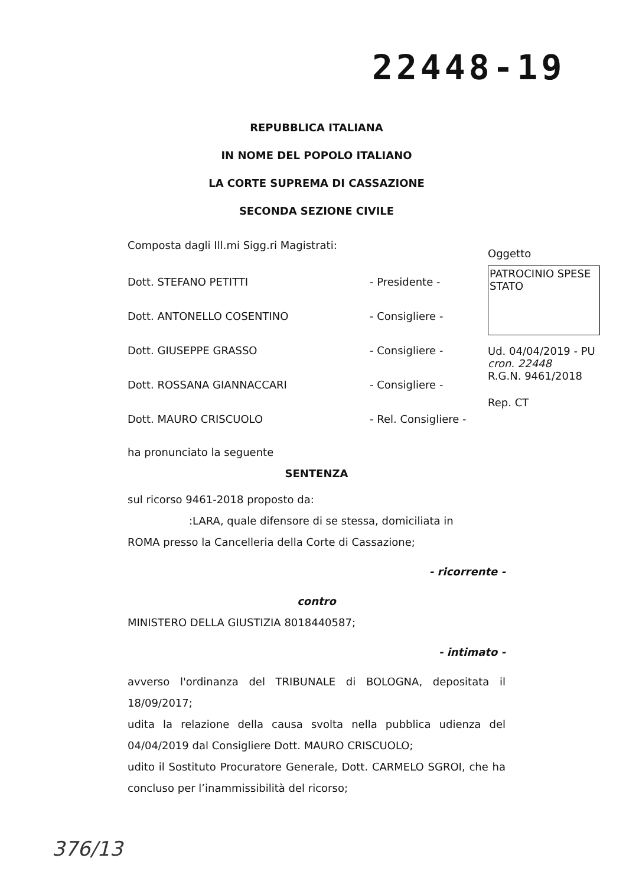22448-19
REPUBBLICA ITALIANA
IN NOME DEL POPOLO ITALIANO
LA CORTE SUPREMA DI CASSAZIONE
SECONDA SEZIONE CIVILE
Composta dagli Ill.mi Sigg.ri Magistrati:
Dott. STEFANO PETITTI - Presidente -
Dott. ANTONELLO COSENTINO - Consigliere -
Dott. GIUSEPPE GRASSO - Consigliere -
Dott. ROSSANA GIANNACCARI - Consigliere -
Dott. MAURO CRISCUOLO - Rel. Consigliere -
ha pronunciato la seguente
SENTENZA
sul ricorso 9461-2018 proposto da:
:LARA, quale difensore di se stessa, domiciliata in
ROMA presso la Cancelleria della Corte di Cassazione;
- ricorrente -
contro
MINISTERO DELLA GIUSTIZIA 8018440587;
- intimato -
avverso l'ordinanza del TRIBUNALE di BOLOGNA, depositata il 18/09/2017;
udita la relazione della causa svolta nella pubblica udienza del 04/04/2019 dal Consigliere Dott. MAURO CRISCUOLO;
udito il Sostituto Procuratore Generale, Dott. CARMELO SGROI, che ha concluso per l’inammissibilità del ricorso;
Oggetto
PATROCINIO SPESE STATO
Ud. 04/04/2019 - PU
cron. 22448
R.G.N. 9461/2018
Rep. CT
376/13